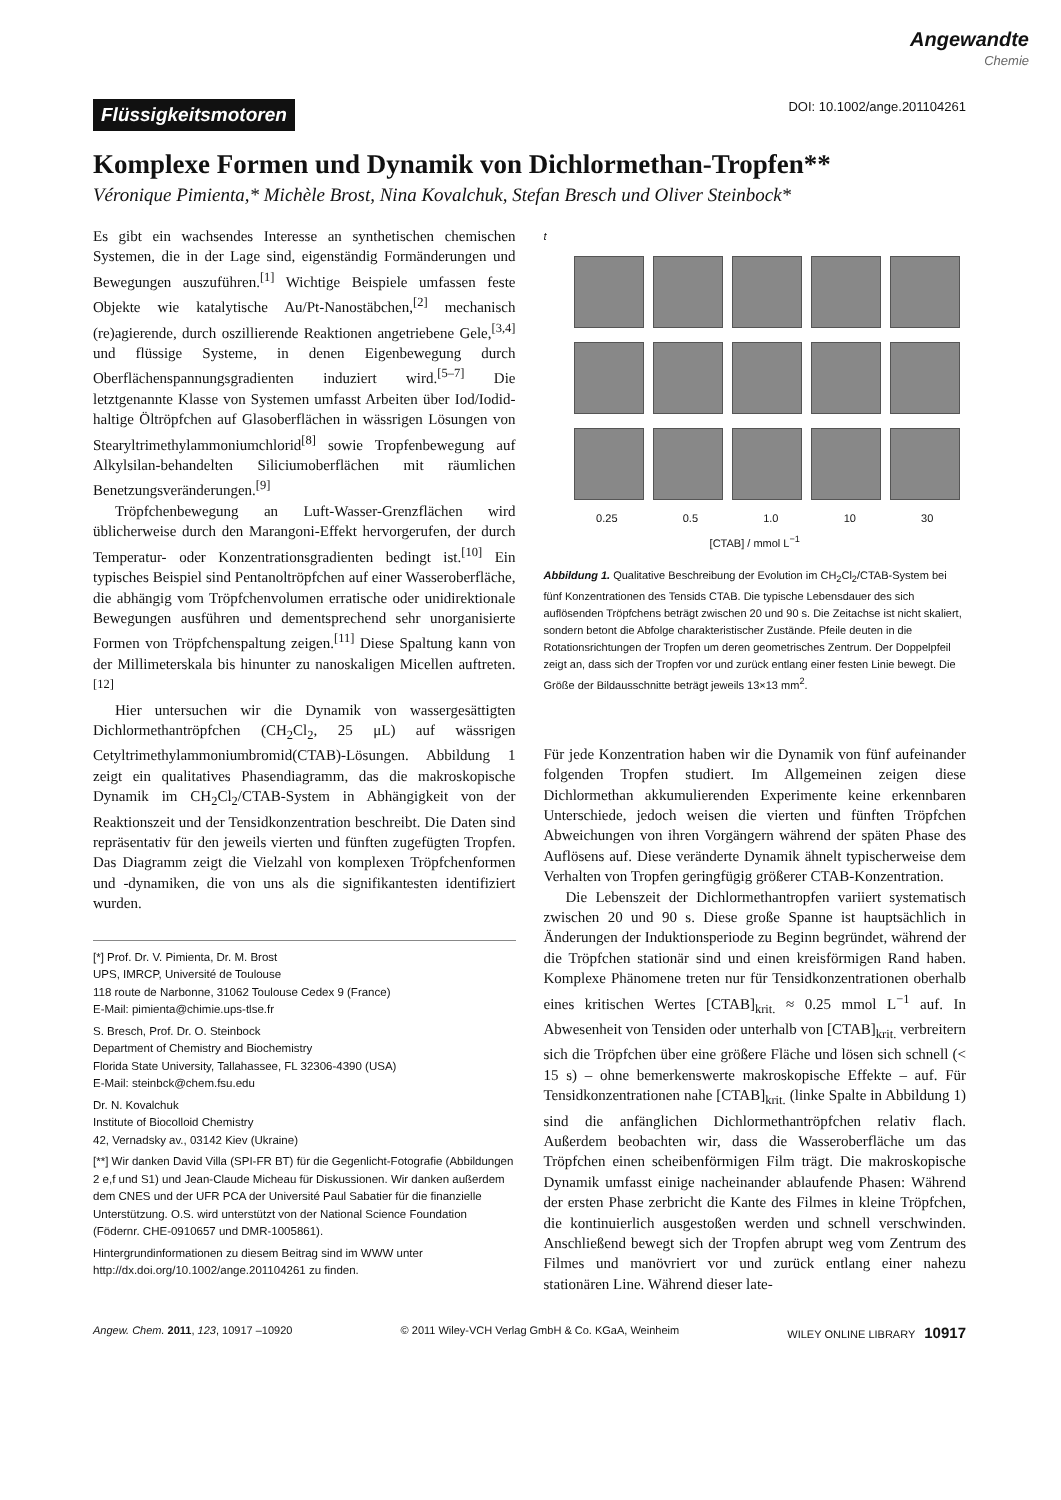Angewandte
Chemie
Flüssigkeitsmotoren
DOI: 10.1002/ange.201104261
Komplexe Formen und Dynamik von Dichlormethan-Tropfen**
Véronique Pimienta,* Michèle Brost, Nina Kovalchuk, Stefan Bresch und Oliver Steinbock*
Es gibt ein wachsendes Interesse an synthetischen chemischen Systemen, die in der Lage sind, eigenständig Formänderungen und Bewegungen auszuführen.<sup>[1]</sup> Wichtige Beispiele umfassen feste Objekte wie katalytische Au/Pt-Nanostäbchen,<sup>[2]</sup> mechanisch (re)agierende, durch oszillierende Reaktionen angetriebene Gele,<sup>[3,4]</sup> und flüssige Systeme, in denen Eigenbewegung durch Oberflächenspannungsgradienten induziert wird.<sup>[5–7]</sup> Die letztgenannte Klasse von Systemen umfasst Arbeiten über Iod/Iodid-haltige Öltröpfchen auf Glasoberflächen in wässrigen Lösungen von Stearyltrimethylammoniumchlorid<sup>[8]</sup> sowie Tropfenbewegung auf Alkylsilan-behandelten Siliciumoberflächen mit räumlichen Benetzungsveränderungen.<sup>[9]</sup>
Tröpfchenbewegung an Luft-Wasser-Grenzflächen wird üblicherweise durch den Marangoni-Effekt hervorgerufen, der durch Temperatur- oder Konzentrationsgradienten bedingt ist.<sup>[10]</sup> Ein typisches Beispiel sind Pentanoltröpfchen auf einer Wasseroberfläche, die abhängig vom Tröpfchenvolumen erratische oder unidirektionale Bewegungen ausführen und dementsprechend sehr unorganisierte Formen von Tröpfchenspaltung zeigen.<sup>[11]</sup> Diese Spaltung kann von der Millimeterskala bis hinunter zu nanoskaligen Micellen auftreten.<sup>[12]</sup>
Hier untersuchen wir die Dynamik von wassergesättigten Dichlormethantröpfchen (CH<sub>2</sub>Cl<sub>2</sub>, 25 μL) auf wässrigen Cetyltrimethylammoniumbromid(CTAB)-Lösungen. Abbildung 1 zeigt ein qualitatives Phasendiagramm, das die makroskopische Dynamik im CH<sub>2</sub>Cl<sub>2</sub>/CTAB-System in Abhängigkeit von der Reaktionszeit und der Tensidkonzentration beschreibt. Die Daten sind repräsentativ für den jeweils vierten und fünften zugefügten Tropfen. Das Diagramm zeigt die Vielzahl von komplexen Tröpfchenformen und -dynamiken, die von uns als die signifikantesten identifiziert wurden.
[*] Prof. Dr. V. Pimienta, Dr. M. Brost
UPS, IMRCP, Université de Toulouse
118 route de Narbonne, 31062 Toulouse Cedex 9 (France)
E-Mail: pimienta@chimie.ups-tlse.fr
S. Bresch, Prof. Dr. O. Steinbock
Department of Chemistry and Biochemistry
Florida State University, Tallahassee, FL 32306-4390 (USA)
E-Mail: steinbck@chem.fsu.edu
Dr. N. Kovalchuk
Institute of Biocolloid Chemistry
42, Vernadsky av., 03142 Kiev (Ukraine)
[**] Wir danken David Villa (SPI-FR BT) für die Gegenlicht-Fotografie (Abbildungen 2 e,f und S1) und Jean-Claude Micheau für Diskussionen. Wir danken außerdem dem CNES und der UFR PCA der Université Paul Sabatier für die finanzielle Unterstützung. O.S. wird unterstützt von der National Science Foundation (Födernr. CHE-0910657 und DMR-1005861).
Hintergrundinformationen zu diesem Beitrag sind im WWW unter http://dx.doi.org/10.1002/ange.201104261 zu finden.
t
0.25 0.5 1.0 10 30
[CTAB] / mmol L<sup>−1</sup>
Abbildung 1. Qualitative Beschreibung der Evolution im CH<sub>2</sub>Cl<sub>2</sub>/CTAB-System bei fünf Konzentrationen des Tensids CTAB. Die typische Lebensdauer des sich auflösenden Tröpfchens beträgt zwischen 20 und 90 s. Die Zeitachse ist nicht skaliert, sondern betont die Abfolge charakteristischer Zustände. Pfeile deuten in die Rotationsrichtungen der Tropfen um deren geometrisches Zentrum. Der Doppelpfeil zeigt an, dass sich der Tropfen vor und zurück entlang einer festen Linie bewegt. Die Größe der Bildausschnitte beträgt jeweils 13×13 mm<sup>2</sup>.
Für jede Konzentration haben wir die Dynamik von fünf aufeinander folgenden Tropfen studiert. Im Allgemeinen zeigen diese Dichlormethan akkumulierenden Experimente keine erkennbaren Unterschiede, jedoch weisen die vierten und fünften Tröpfchen Abweichungen von ihren Vorgängern während der späten Phase des Auflösens auf. Diese veränderte Dynamik ähnelt typischerweise dem Verhalten von Tropfen geringfügig größerer CTAB-Konzentration.
Die Lebenszeit der Dichlormethantropfen variiert systematisch zwischen 20 und 90 s. Diese große Spanne ist hauptsächlich in Änderungen der Induktionsperiode zu Beginn begründet, während der die Tröpfchen stationär sind und einen kreisförmigen Rand haben. Komplexe Phänomene treten nur für Tensidkonzentrationen oberhalb eines kritischen Wertes [CTAB]<sub>krit.</sub> ≈ 0.25 mmol L<sup>−1</sup> auf. In Abwesenheit von Tensiden oder unterhalb von [CTAB]<sub>krit.</sub> verbreitern sich die Tröpfchen über eine größere Fläche und lösen sich schnell (< 15 s) – ohne bemerkenswerte makroskopische Effekte – auf. Für Tensidkonzentrationen nahe [CTAB]<sub>krit.</sub> (linke Spalte in Abbildung 1) sind die anfänglichen Dichlormethantröpfchen relativ flach. Außerdem beobachten wir, dass die Wasseroberfläche um das Tröpfchen einen scheibenförmigen Film trägt. Die makroskopische Dynamik umfasst einige nacheinander ablaufende Phasen: Während der ersten Phase zerbricht die Kante des Filmes in kleine Tröpfchen, die kontinuierlich ausgestoßen werden und schnell verschwinden. Anschließend bewegt sich der Tropfen abrupt weg vom Zentrum des Filmes und manövriert vor und zurück entlang einer nahezu stationären Line. Während dieser late-
Angew. Chem. 2011, 123, 10917 –10920 © 2011 Wiley-VCH Verlag GmbH & Co. KGaA, Weinheim WILEY ONLINE LIBRARY 10917